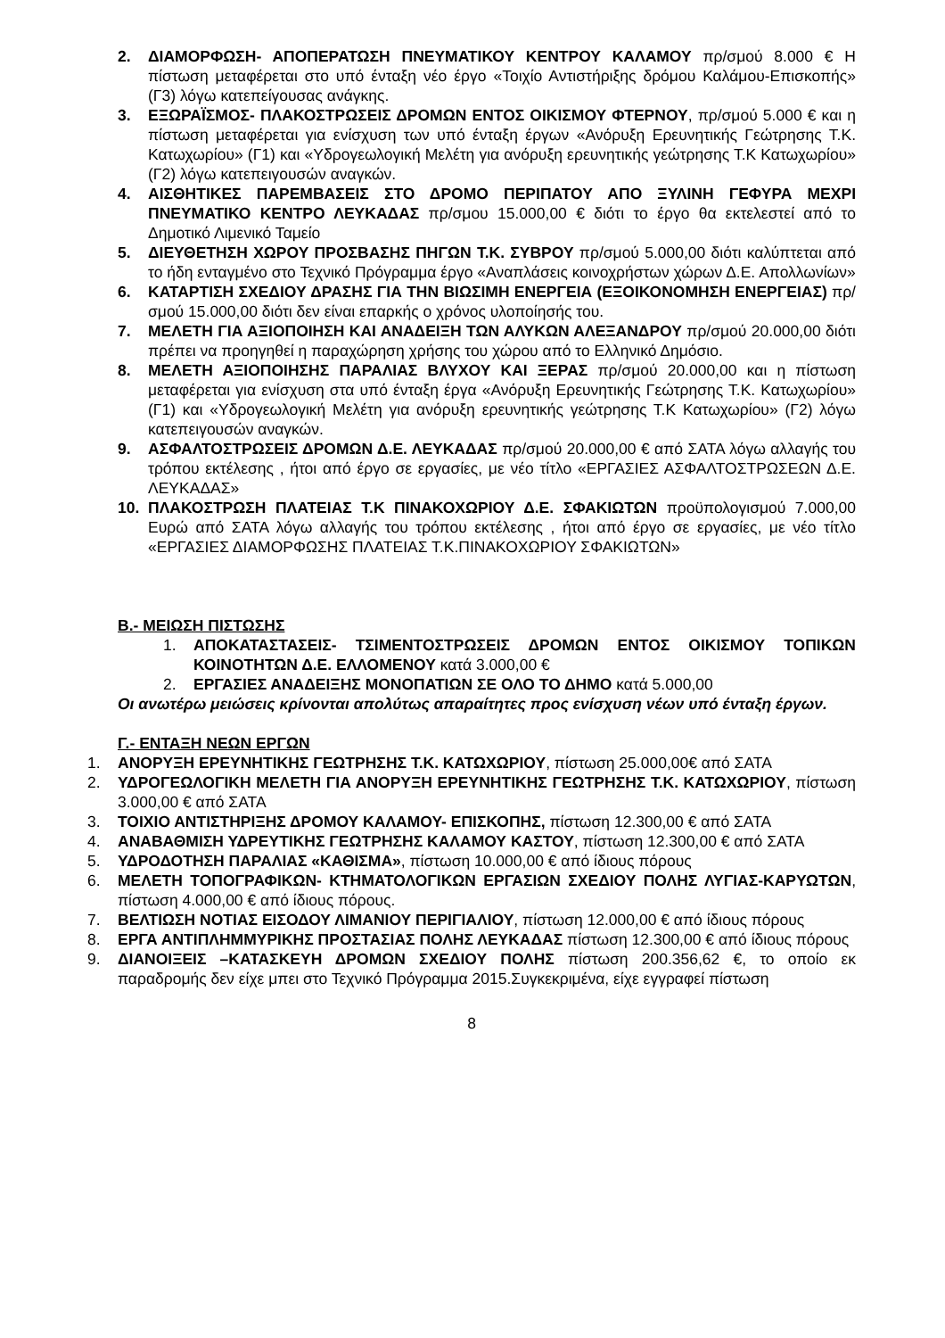2. ΔΙΑΜΟΡΦΩΣΗ- ΑΠΟΠΕΡΑΤΩΣΗ ΠΝΕΥΜΑΤΙΚΟΥ ΚΕΝΤΡΟΥ ΚΑΛΑΜΟΥ πρ/σμού 8.000 € Η πίστωση μεταφέρεται στο υπό ένταξη νέο έργο «Τοιχίο Αντιστήριξης δρόμου Καλάμου-Επισκοπής» (Γ3) λόγω κατεπείγουσας ανάγκης.
3. ΕΞΩΡΑΪΣΜΟΣ- ΠΛΑΚΟΣΤΡΩΣΕΙΣ ΔΡΟΜΩΝ ΕΝΤΟΣ ΟΙΚΙΣΜΟΥ ΦΤΕΡΝΟΥ, πρ/σμού 5.000 € και η πίστωση μεταφέρεται για ενίσχυση των υπό ένταξη έργων «Ανόρυξη Ερευνητικής Γεώτρησης Τ.Κ. Κατωχωρίου» (Γ1) και «Υδρογεωλογική Μελέτη για ανόρυξη ερευνητικής γεώτρησης Τ.Κ Κατωχωρίου» (Γ2) λόγω κατεπειγουσών αναγκών.
4. ΑΙΣΘΗΤΙΚΕΣ ΠΑΡΕΜΒΑΣΕΙΣ ΣΤΟ ΔΡΟΜΟ ΠΕΡΙΠΑΤΟΥ ΑΠΟ ΞΥΛΙΝΗ ΓΕΦΥΡΑ ΜΕΧΡΙ ΠΝΕΥΜΑΤΙΚΟ ΚΕΝΤΡΟ ΛΕΥΚΑΔΑΣ πρ/σμου 15.000,00 € διότι το έργο θα εκτελεστεί από το Δημοτικό Λιμενικό Ταμείο
5. ΔΙΕΥΘΕΤΗΣΗ ΧΩΡΟΥ ΠΡΟΣΒΑΣΗΣ ΠΗΓΩΝ Τ.Κ. ΣΥΒΡΟΥ πρ/σμού 5.000,00 διότι καλύπτεται από το ήδη ενταγμένο στο Τεχνικό Πρόγραμμα έργο «Αναπλάσεις κοινοχρήστων χώρων Δ.Ε. Απολλωνίων»
6. ΚΑΤΑΡΤΙΣΗ ΣΧΕΔΙΟΥ ΔΡΑΣΗΣ ΓΙΑ ΤΗΝ ΒΙΩΣΙΜΗ ΕΝΕΡΓΕΙΑ (ΕΞΟΙΚΟΝΟΜΗΣΗ ΕΝΕΡΓΕΙΑΣ) πρ/σμού 15.000,00 διότι δεν είναι επαρκής ο χρόνος υλοποίησής του.
7. ΜΕΛΕΤΗ ΓΙΑ ΑΞΙΟΠΟΙΗΣΗ ΚΑΙ ΑΝΑΔΕΙΞΗ ΤΩΝ ΑΛΥΚΩΝ ΑΛΕΞΑΝΔΡΟΥ πρ/σμού 20.000,00 διότι πρέπει να προηγηθεί η παραχώρηση χρήσης του χώρου από το Ελληνικό Δημόσιο.
8. ΜΕΛΕΤΗ ΑΞΙΟΠΟΙΗΣΗΣ ΠΑΡΑΛΙΑΣ ΒΛΥΧΟΥ ΚΑΙ ΞΕΡΑΣ πρ/σμού 20.000,00 και η πίστωση μεταφέρεται για ενίσχυση στα υπό ένταξη έργα «Ανόρυξη Ερευνητικής Γεώτρησης Τ.Κ. Κατωχωρίου» (Γ1) και «Υδρογεωλογική Μελέτη για ανόρυξη ερευνητικής γεώτρησης Τ.Κ Κατωχωρίου» (Γ2) λόγω κατεπειγουσών αναγκών.
9. ΑΣΦΑΛΤΟΣΤΡΩΣΕΙΣ ΔΡΟΜΩΝ Δ.Ε. ΛΕΥΚΑΔΑΣ πρ/σμού 20.000,00 € από ΣΑΤΑ λόγω αλλαγής του τρόπου εκτέλεσης , ήτοι από έργο σε εργασίες, με νέο τίτλο «ΕΡΓΑΣΙΕΣ ΑΣΦΑΛΤΟΣΤΡΩΣΕΩΝ Δ.Ε. ΛΕΥΚΑΔΑΣ»
10. ΠΛΑΚΟΣΤΡΩΣΗ ΠΛΑΤΕΙΑΣ Τ.Κ ΠΙΝΑΚΟΧΩΡΙΟΥ Δ.Ε. ΣΦΑΚΙΩΤΩΝ προϋπολογισμού 7.000,00 Ευρώ από ΣΑΤΑ λόγω αλλαγής του τρόπου εκτέλεσης , ήτοι από έργο σε εργασίες, με νέο τίτλο «ΕΡΓΑΣΙΕΣ ΔΙΑΜΟΡΦΩΣΗΣ ΠΛΑΤΕΙΑΣ Τ.Κ.ΠΙΝΑΚΟΧΩΡΙΟΥ ΣΦΑΚΙΩΤΩΝ»
Β.- ΜΕΙΩΣΗ ΠΙΣΤΩΣΗΣ
1. ΑΠΟΚΑΤΑΣΤΑΣΕΙΣ- ΤΣΙΜΕΝΤΟΣΤΡΩΣΕΙΣ ΔΡΟΜΩΝ ΕΝΤΟΣ ΟΙΚΙΣΜΟΥ ΤΟΠΙΚΩΝ ΚΟΙΝΟΤΗΤΩΝ Δ.Ε. ΕΛΛΟΜΕΝΟΥ κατά 3.000,00 €
2. ΕΡΓΑΣΙΕΣ ΑΝΑΔΕΙΞΗΣ ΜΟΝΟΠΑΤΙΩΝ ΣΕ ΟΛΟ ΤΟ ΔΗΜΟ κατά 5.000,00
Οι ανωτέρω μειώσεις κρίνονται απολύτως απαραίτητες προς ενίσχυση νέων υπό ένταξη έργων.
Γ.- ΕΝΤΑΞΗ ΝΕΩΝ ΕΡΓΩΝ
1. ΑΝΟΡΥΞΗ ΕΡΕΥΝΗΤΙΚΗΣ ΓΕΩΤΡΗΣΗΣ Τ.Κ. ΚΑΤΩΧΩΡΙΟΥ, πίστωση 25.000,00€ από ΣΑΤΑ
2. ΥΔΡΟΓΕΩΛΟΓΙΚΗ ΜΕΛΕΤΗ ΓΙΑ ΑΝΟΡΥΞΗ ΕΡΕΥΝΗΤΙΚΗΣ ΓΕΩΤΡΗΣΗΣ Τ.Κ. ΚΑΤΩΧΩΡΙΟΥ, πίστωση 3.000,00 € από ΣΑΤΑ
3. ΤΟΙΧΙΟ ΑΝΤΙΣΤΗΡΙΞΗΣ ΔΡΟΜΟΥ ΚΑΛΑΜΟΥ- ΕΠΙΣΚΟΠΗΣ, πίστωση 12.300,00 € από ΣΑΤΑ
4. ΑΝΑΒΑΘΜΙΣΗ ΥΔΡΕΥΤΙΚΗΣ ΓΕΩΤΡΗΣΗΣ ΚΑΛΑΜΟΥ ΚΑΣΤΟΥ, πίστωση 12.300,00 € από ΣΑΤΑ
5. ΥΔΡΟΔΟΤΗΣΗ ΠΑΡΑΛΙΑΣ «ΚΑΘΙΣΜΑ», πίστωση 10.000,00 € από ίδιους πόρους
6. ΜΕΛΕΤΗ ΤΟΠΟΓΡΑΦΙΚΩΝ- ΚΤΗΜΑΤΟΛΟΓΙΚΩΝ ΕΡΓΑΣΙΩΝ ΣΧΕΔΙΟΥ ΠΟΛΗΣ ΛΥΓΙΑΣ-ΚΑΡΥΩΤΩΝ, πίστωση 4.000,00 € από ίδιους πόρους.
7. ΒΕΛΤΙΩΣΗ ΝΟΤΙΑΣ ΕΙΣΟΔΟΥ ΛΙΜΑΝΙΟΥ ΠΕΡΙΓΙΑΛΙΟΥ, πίστωση 12.000,00 € από ίδιους πόρους
8. ΕΡΓΑ ΑΝΤΙΠΛΗΜΜΥΡΙΚΗΣ ΠΡΟΣΤΑΣΙΑΣ ΠΟΛΗΣ ΛΕΥΚΑΔΑΣ πίστωση 12.300,00 € από ίδιους πόρους
9. ΔΙΑΝΟΙΞΕΙΣ –ΚΑΤΑΣΚΕΥΗ ΔΡΟΜΩΝ ΣΧΕΔΙΟΥ ΠΟΛΗΣ πίστωση 200.356,62 €, το οποίο εκ παραδρομής δεν είχε μπει στο Τεχνικό Πρόγραμμα 2015.Συγκεκριμένα, είχε εγγραφεί πίστωση
8